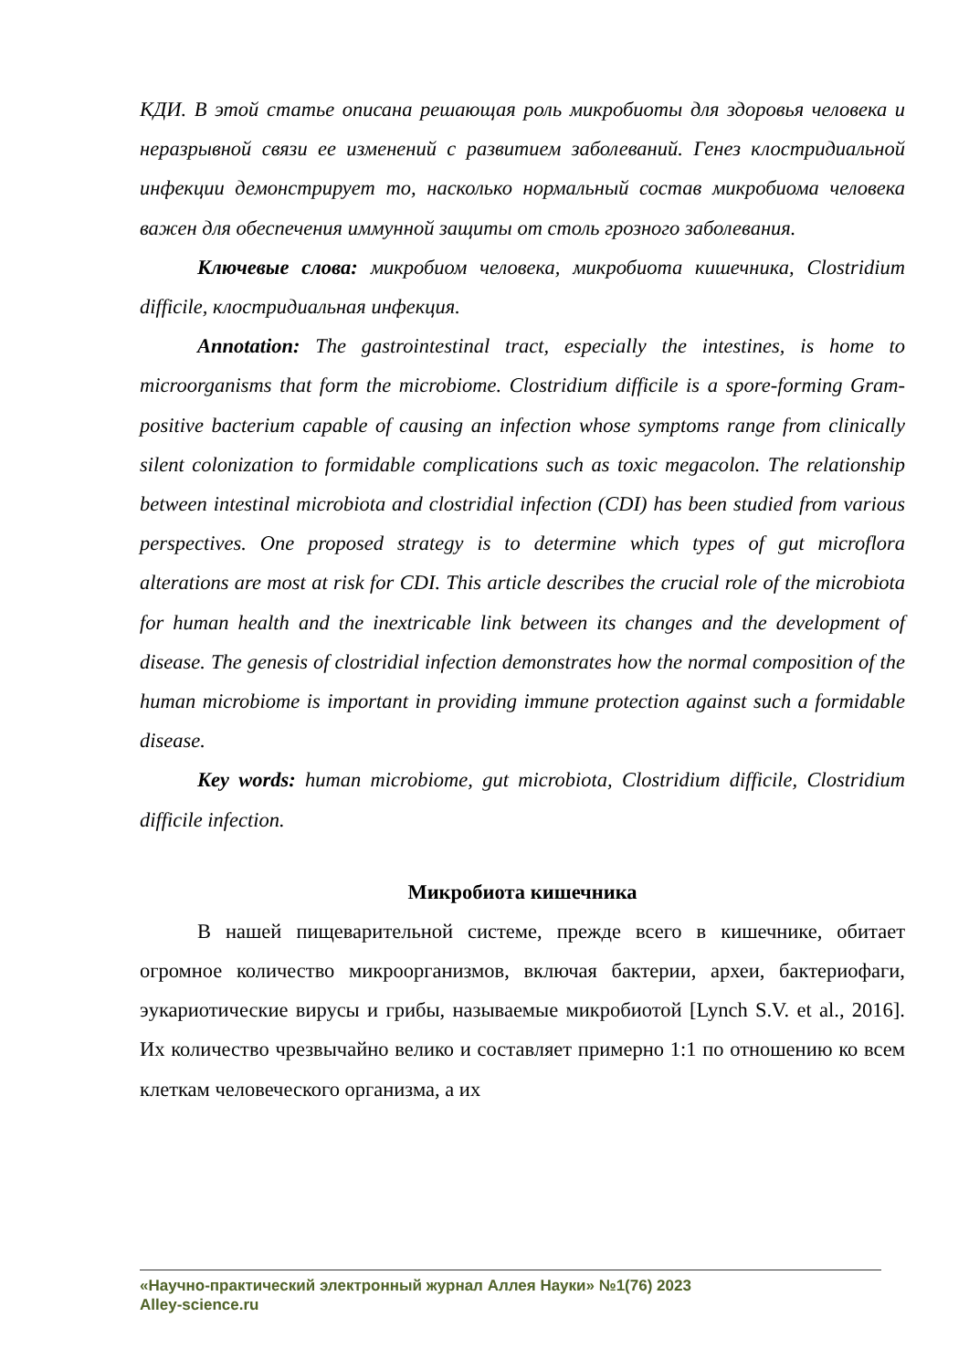КДИ. В этой статье описана решающая роль микробиоты для здоровья человека и неразрывной связи ее изменений с развитием заболеваний. Генез клостридиальной инфекции демонстрирует то, насколько нормальный состав микробиома человека важен для обеспечения иммунной защиты от столь грозного заболевания.
Ключевые слова: микробиом человека, микробиота кишечника, Clostridium difficile, клостридиальная инфекция.
Annotation: The gastrointestinal tract, especially the intestines, is home to microorganisms that form the microbiome. Clostridium difficile is a spore-forming Gram-positive bacterium capable of causing an infection whose symptoms range from clinically silent colonization to formidable complications such as toxic megacolon. The relationship between intestinal microbiota and clostridial infection (CDI) has been studied from various perspectives. One proposed strategy is to determine which types of gut microflora alterations are most at risk for CDI. This article describes the crucial role of the microbiota for human health and the inextricable link between its changes and the development of disease. The genesis of clostridial infection demonstrates how the normal composition of the human microbiome is important in providing immune protection against such a formidable disease.
Key words: human microbiome, gut microbiota, Clostridium difficile, Clostridium difficile infection.
Микробиота кишечника
В нашей пищеварительной системе, прежде всего в кишечнике, обитает огромное количество микроорганизмов, включая бактерии, археи, бактериофаги, эукариотические вирусы и грибы, называемые микробиотой [Lynch S.V. et al., 2016]. Их количество чрезвычайно велико и составляет примерно 1:1 по отношению ко всем клеткам человеческого организма, а их
«Научно-практический электронный журнал Аллея Науки» №1(76) 2023
Alley-science.ru